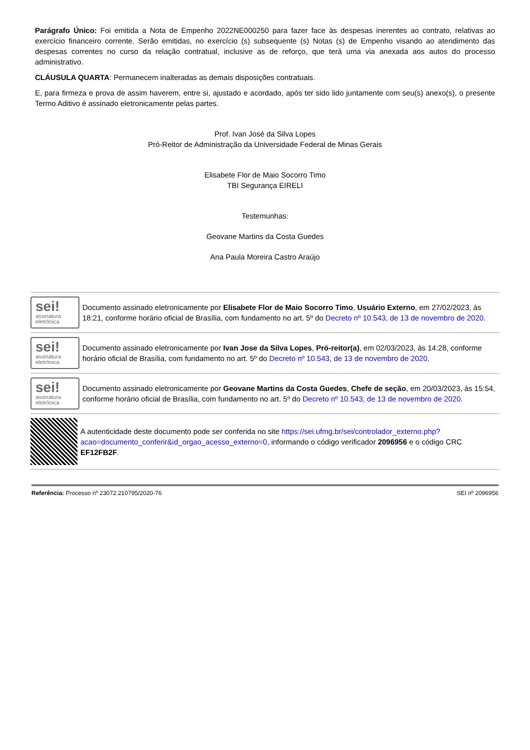Parágrafo Único: Foi emitida a Nota de Empenho 2022NE000250 para fazer face às despesas inerentes ao contrato, relativas ao exercício financeiro corrente. Serão emitidas, no exercício (s) subsequente (s) Notas (s) de Empenho visando ao atendimento das despesas correntes no curso da relação contratual, inclusive as de reforço, que terá uma via anexada aos autos do processo administrativo.
CLÁUSULA QUARTA: Permanecem inalteradas as demais disposições contratuais.
E, para firmeza e prova de assim haverem, entre si, ajustado e acordado, após ter sido lido juntamente com seu(s) anexo(s), o presente Termo Aditivo é assinado eletronicamente pelas partes.
Prof. Ivan José da Silva Lopes
Pró-Reitor de Administração da Universidade Federal de Minas Gerais
Elisabete Flor de Maio Socorro Timo
TBI Segurança EIRELI
Testemunhas:
Geovane Martins da Costa Guedes
Ana Paula Moreira Castro Araújo
sei!
assinatura eletrônica
Documento assinado eletronicamente por Elisabete Flor de Maio Socorro Timo, Usuário Externo, em 27/02/2023, às 18:21, conforme horário oficial de Brasília, com fundamento no art. 5º do Decreto nº 10.543, de 13 de novembro de 2020.
sei!
assinatura eletrônica
Documento assinado eletronicamente por Ivan Jose da Silva Lopes, Pró-reitor(a), em 02/03/2023, às 14:28, conforme horário oficial de Brasília, com fundamento no art. 5º do Decreto nº 10.543, de 13 de novembro de 2020.
sei!
assinatura eletrônica
Documento assinado eletronicamente por Geovane Martins da Costa Guedes, Chefe de seção, em 20/03/2023, às 15:54, conforme horário oficial de Brasília, com fundamento no art. 5º do Decreto nº 10.543, de 13 de novembro de 2020.
A autenticidade deste documento pode ser conferida no site https://sei.ufmg.br/sei/controlador_externo.php?acao=documento_conferir&id_orgao_acesso_externo=0, informando o código verificador 2096956 e o código CRC EF12FB2F.
Referência: Processo nº 23072.210795/2020-76 SEI nº 2096956